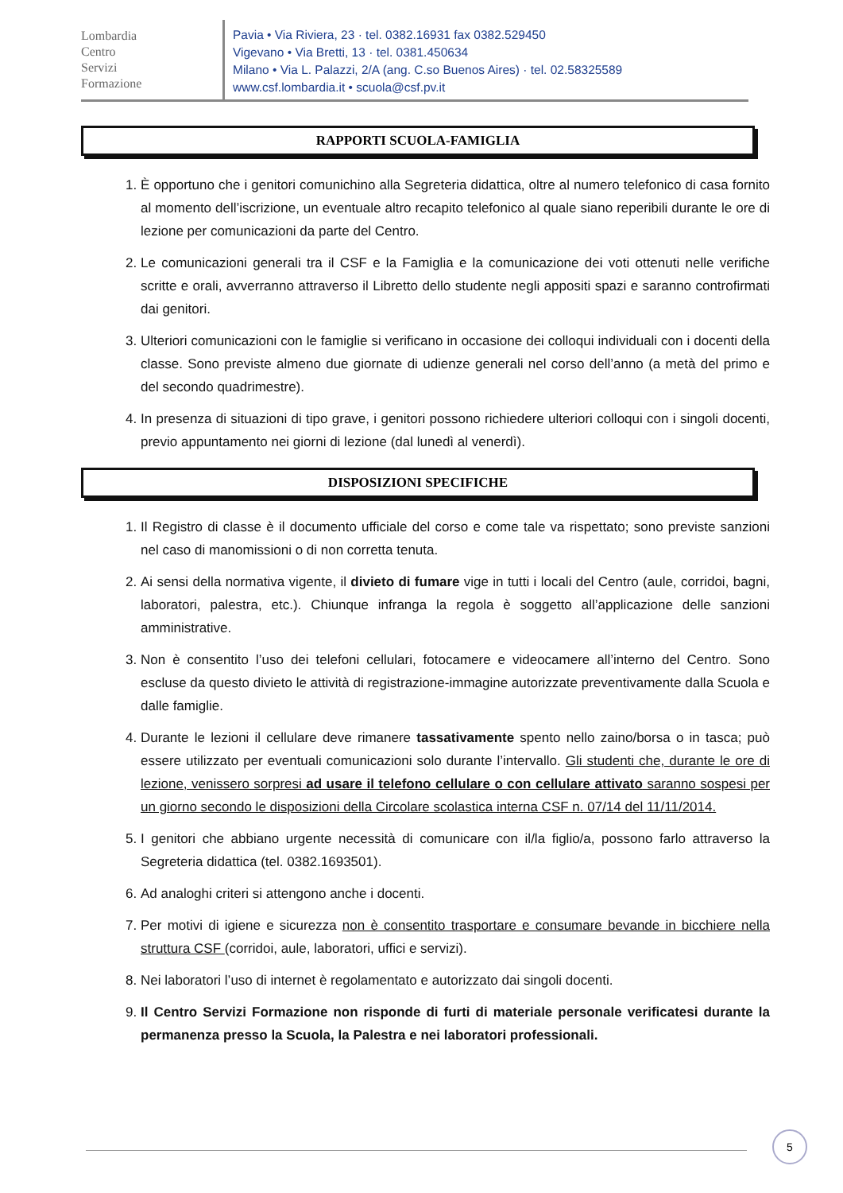Lombardia
Centro
Servizi
Formazione
Pavia • Via Riviera, 23 · tel. 0382.16931 fax 0382.529450
Vigevano • Via Bretti, 13 · tel. 0381.450634
Milano • Via L. Palazzi, 2/A (ang. C.so Buenos Aires) · tel. 02.58325589
www.csf.lombardia.it • scuola@csf.pv.it
RAPPORTI SCUOLA-FAMIGLIA
1. È opportuno che i genitori comunichino alla Segreteria didattica, oltre al numero telefonico di casa fornito al momento dell’iscrizione, un eventuale altro recapito telefonico al quale siano reperibili durante le ore di lezione per comunicazioni da parte del Centro.
2. Le comunicazioni generali tra il CSF e la Famiglia e la comunicazione dei voti ottenuti nelle verifiche scritte e orali, avverranno attraverso il Libretto dello studente negli appositi spazi e saranno controfirmati dai genitori.
3. Ulteriori comunicazioni con le famiglie si verificano in occasione dei colloqui individuali con i docenti della classe. Sono previste almeno due giornate di udienze generali nel corso dell’anno (a metà del primo e del secondo quadrimestre).
4. In presenza di situazioni di tipo grave, i genitori possono richiedere ulteriori colloqui con i singoli docenti, previo appuntamento nei giorni di lezione (dal lunedì al venerdì).
DISPOSIZIONI SPECIFICHE
1. Il Registro di classe è il documento ufficiale del corso e come tale va rispettato; sono previste sanzioni nel caso di manomissioni o di non corretta tenuta.
2. Ai sensi della normativa vigente, il divieto di fumare vige in tutti i locali del Centro (aule, corridoi, bagni, laboratori, palestra, etc.). Chiunque infranga la regola è soggetto all’applicazione delle sanzioni amministrative.
3. Non è consentito l’uso dei telefoni cellulari, fotocamere e videocamere all’interno del Centro. Sono escluse da questo divieto le attività di registrazione-immagine autorizzate preventivamente dalla Scuola e dalle famiglie.
4. Durante le lezioni il cellulare deve rimanere tassativamente spento nello zaino/borsa o in tasca; può essere utilizzato per eventuali comunicazioni solo durante l’intervallo. Gli studenti che, durante le ore di lezione, venissero sorpresi ad usare il telefono cellulare o con cellulare attivato saranno sospesi per un giorno secondo le disposizioni della Circolare scolastica interna CSF n. 07/14 del 11/11/2014.
5. I genitori che abbiano urgente necessità di comunicare con il/la figlio/a, possono farlo attraverso la Segreteria didattica (tel. 0382.1693501).
6. Ad analoghi criteri si attengono anche i docenti.
7. Per motivi di igiene e sicurezza non è consentito trasportare e consumare bevande in bicchiere nella struttura CSF (corridoi, aule, laboratori, uffici e servizi).
8. Nei laboratori l’uso di internet è regolamentato e autorizzato dai singoli docenti.
9. Il Centro Servizi Formazione non risponde di furti di materiale personale verificatesi durante la permanenza presso la Scuola, la Palestra e nei laboratori professionali.
5